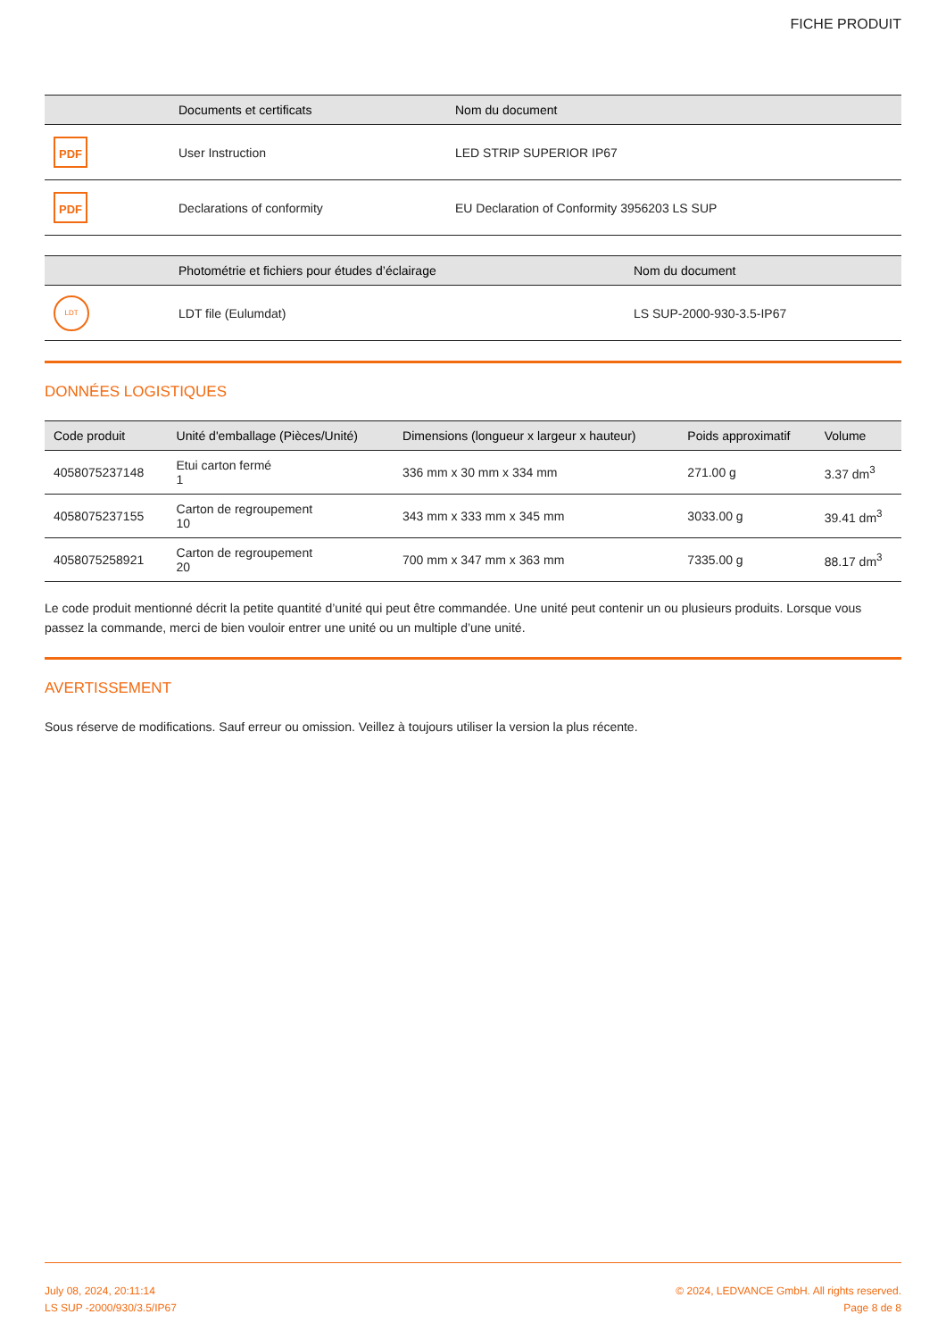FICHE PRODUIT
| | Documents et certificats | Nom du document |
| --- | --- | --- |
| PDF | User Instruction | LED STRIP SUPERIOR IP67 |
| PDF | Declarations of conformity | EU Declaration of Conformity 3956203 LS SUP |
| | Photométrie et fichiers pour études d’éclairage | Nom du document |
| --- | --- | --- |
| LDT | LDT file (Eulumdat) | LS SUP-2000-930-3.5-IP67 |
DONNÉES LOGISTIQUES
| Code produit | Unité d'emballage (Pièces/Unité) | Dimensions (longueur x largeur x hauteur) | Poids approximatif | Volume |
| --- | --- | --- | --- | --- |
| 4058075237148 | Etui carton fermé 1 | 336 mm x 30 mm x 334 mm | 271.00 g | 3.37 dm<sup>3</sup> |
| 4058075237155 | Carton de regroupement 10 | 343 mm x 333 mm x 345 mm | 3033.00 g | 39.41 dm<sup>3</sup> |
| 4058075258921 | Carton de regroupement 20 | 700 mm x 347 mm x 363 mm | 7335.00 g | 88.17 dm<sup>3</sup> |
Le code produit mentionné décrit la petite quantité d’unité qui peut être commandée. Une unité peut contenir un ou plusieurs produits. Lorsque vous passez la commande, merci de bien vouloir entrer une unité ou un multiple d’une unité.
AVERTISSEMENT
Sous réserve de modifications. Sauf erreur ou omission. Veillez à toujours utiliser la version la plus récente.
July 08, 2024, 20:11:14
LS SUP -2000/930/3.5/IP67
© 2024, LEDVANCE GmbH. All rights reserved.
Page 8 de 8